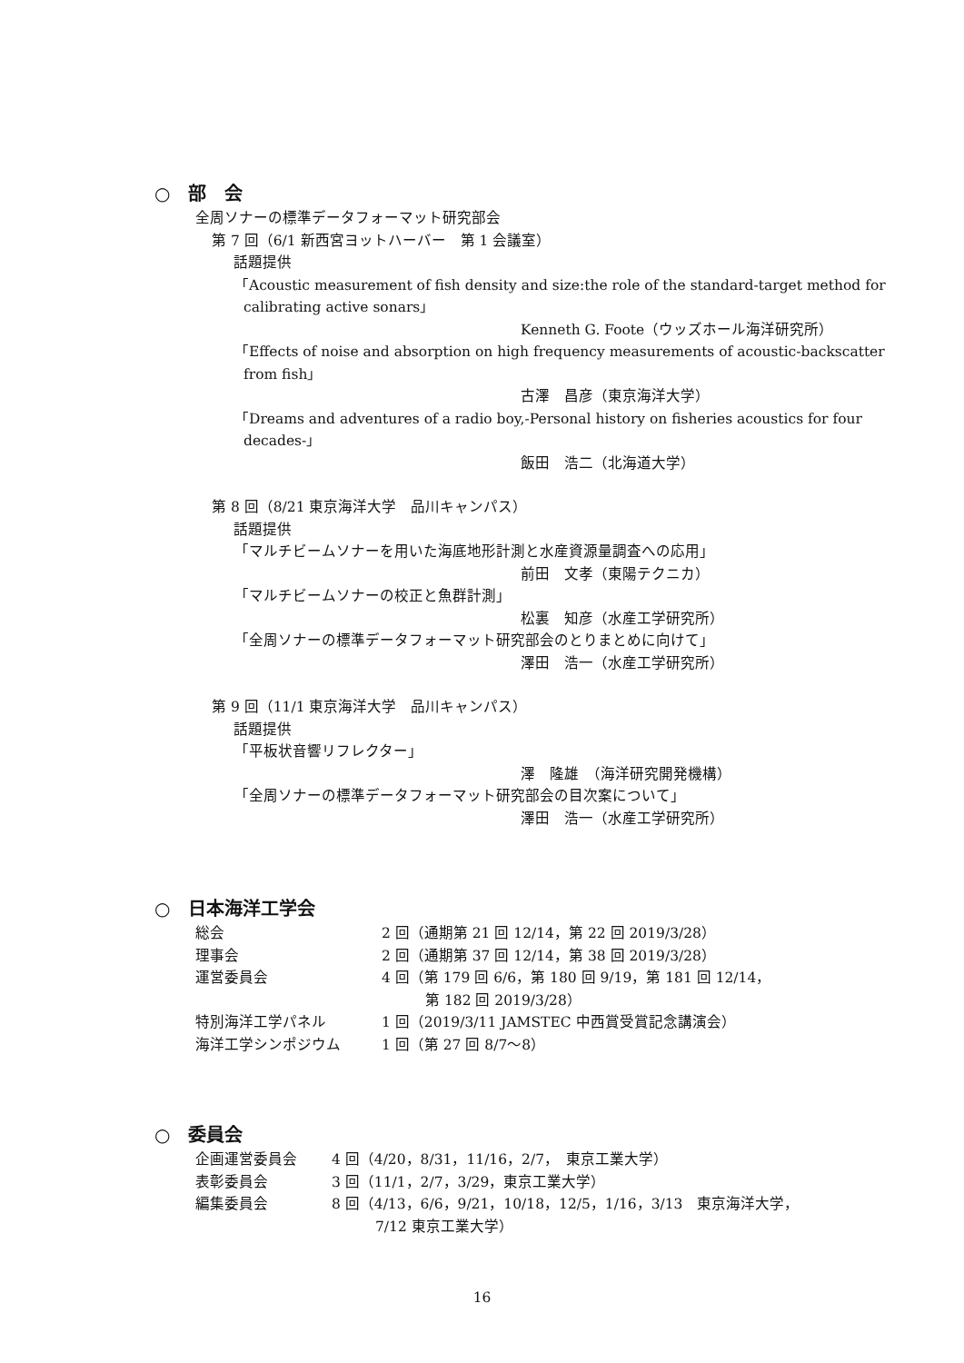○　部　会
全周ソナーの標準データフォーマット研究部会
第 7 回（6/1 新西宮ヨットハーバー　第 1 会議室）
話題提供
「Acoustic measurement of fish density and size:the role of the standard-target method for calibrating active sonars」
Kenneth G. Foote（ウッズホール海洋研究所）
「Effects of noise and absorption on high frequency measurements of acoustic-backscatter from fish」
古澤　昌彦（東京海洋大学）
「Dreams and adventures of a radio boy,-Personal history on fisheries acoustics for four decades-」
飯田　浩二（北海道大学）
第 8 回（8/21 東京海洋大学　品川キャンパス）
話題提供
「マルチビームソナーを用いた海底地形計測と水産資源量調査への応用」
前田　文孝（東陽テクニカ）
「マルチビームソナーの校正と魚群計測」
松裏　知彦（水産工学研究所）
「全周ソナーの標準データフォーマット研究部会のとりまとめに向けて」
澤田　浩一（水産工学研究所）
第 9 回（11/1 東京海洋大学　品川キャンパス）
話題提供
「平板状音響リフレクター」
澤　隆雄　（海洋研究開発機構）
「全周ソナーの標準データフォーマット研究部会の目次案について」
澤田　浩一（水産工学研究所）
○　日本海洋工学会
| 総会 | 2 回（通期第 21 回 12/14，第 22 回 2019/3/28） |
| 理事会 | 2 回（通期第 37 回 12/14，第 38 回 2019/3/28） |
| 運営委員会 | 4 回（第 179 回 6/6，第 180 回 9/19，第 181 回 12/14， 第 182 回 2019/3/28） |
| 特別海洋工学パネル | 1 回（2019/3/11 JAMSTEC 中西賞受賞記念講演会） |
| 海洋工学シンポジウム | 1 回（第 27 回 8/7～8） |
○　委員会
| 企画運営委員会 | 4 回（4/20，8/31，11/16，2/7， 東京工業大学） |
| 表彰委員会 | 3 回（11/1，2/7，3/29，東京工業大学） |
| 編集委員会 | 8 回（4/13，6/6，9/21，10/18，12/5，1/16，3/13 東京海洋大学， 7/12 東京工業大学） |
16